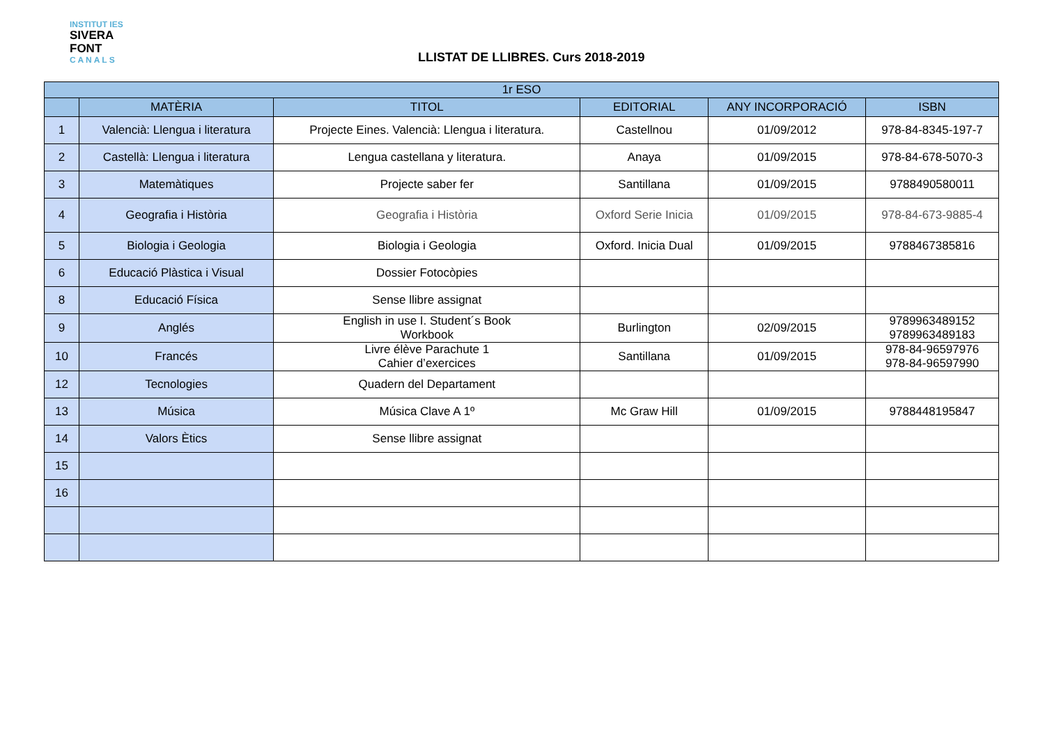INSTITUT IES
SIVERA
FONT
C A N A L S
LLISTAT DE LLIBRES. Curs 2018-2019
| 1r ESO | | | | | |
| --- | --- | --- | --- | --- | --- |
| | MATÈRIA | TITOL | EDITORIAL | ANY INCORPORACIÓ | ISBN |
| 1 | Valencià: Llengua i literatura | Projecte Eines. Valencià: Llengua i literatura. | Castellnou | 01/09/2012 | 978-84-8345-197-7 |
| 2 | Castellà: Llengua i literatura | Lengua castellana y literatura. | Anaya | 01/09/2015 | 978-84-678-5070-3 |
| 3 | Matemàtiques | Projecte saber fer | Santillana | 01/09/2015 | 9788490580011 |
| 4 | Geografia i Història | Geografia i Història | Oxford Serie Inicia | 01/09/2015 | 978-84-673-9885-4 |
| 5 | Biologia i Geologia | Biologia i Geologia | Oxford. Inicia Dual | 01/09/2015 | 9788467385816 |
| 6 | Educació Plàstica i Visual | Dossier Fotocòpies | | | |
| 8 | Educació Física | Sense llibre assignat | | | |
| 9 | Anglés | English in use I. Student´s Book Workbook | Burlington | 02/09/2015 | 9789963489152 9789963489183 |
| 10 | Francés | Livre élève Parachute 1 Cahier d’exercices | Santillana | 01/09/2015 | 978-84-96597976 978-84-96597990 |
| 12 | Tecnologies | Quadern del Departament | | | |
| 13 | Música | Música Clave A 1º | Mc Graw Hill | 01/09/2015 | 9788448195847 |
| 14 | Valors Ètics | Sense llibre assignat | | | |
| 15 | | | | | |
| 16 | | | | | |